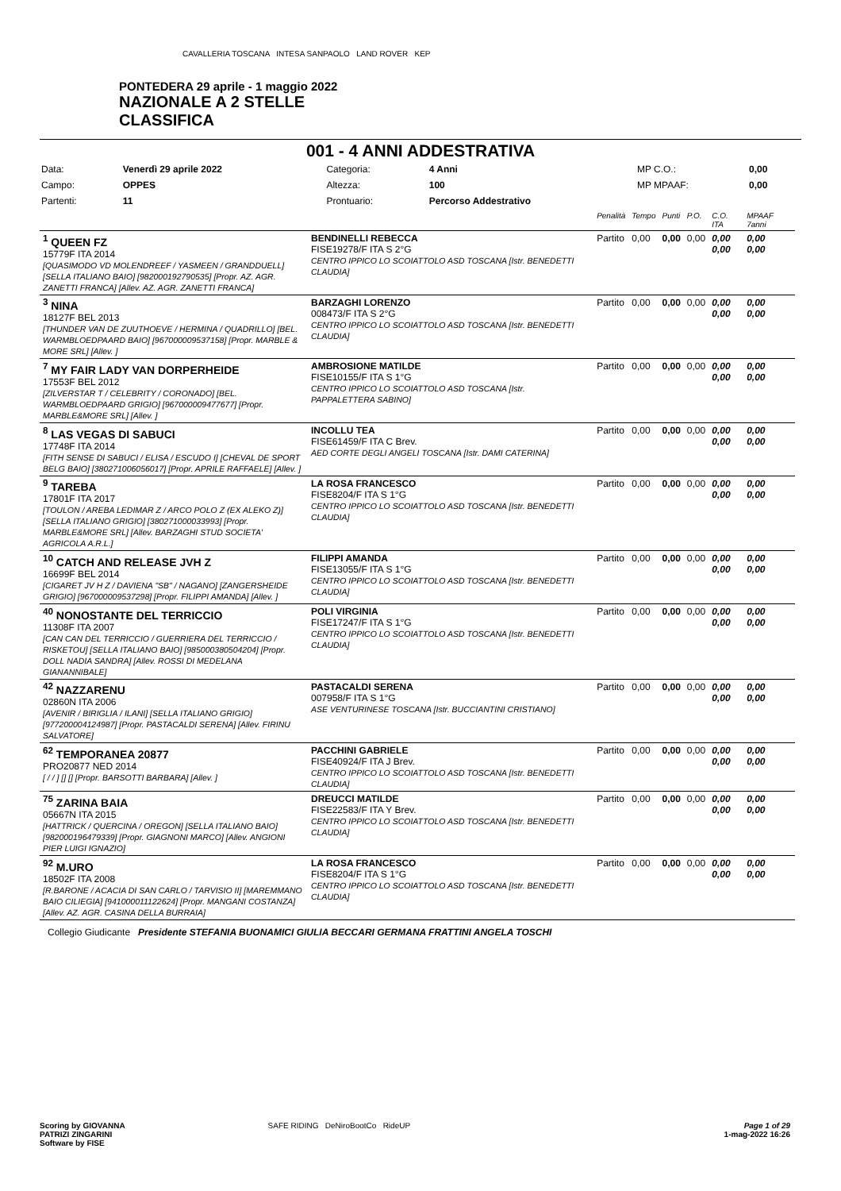PONTEDERA 29 aprile - 1 maggio 2022
NAZIONALE A 2 STELLE
CLASSIFICA
CAVALLERIA TOSCANA INTESA SANPAOLO LAND ROVER KEP
001 - 4 ANNI ADDESTRATIVA
| Data: | Venerdì 29 aprile 2022 | Categoria: | 4 Anni | MP C.O.: | 0,00 |
| Campo: | OPPES | Altezza: | 100 | MP MPAAF: | 0,00 |
| Partenti: | 11 | Prontuario: | Percorso Addestrativo | | |
| | | Penalità | Tempo | Punti | P.O. | C.O. ITA | MPAAF 7anni |
| <sup>1</sup> QUEEN FZ 15779F ITA 2014 [QUASIMODO VD MOLENDREEF / YASMEEN / GRANDDUELL] [SELLA ITALIANO BAIO] [982000192790535] [Propr. AZ. AGR. ZANETTI FRANCA] [Allev. AZ. AGR. ZANETTI FRANCA] | BENDINELLI REBECCA FISE19278/F ITA S 2°G CENTRO IPPICO LO SCOIATTOLO ASD TOSCANA [Istr. BENEDETTI CLAUDIA] | Partito | 0,00 | 0,00 | 0,00 | 0,00 0,00 | 0,00 0,00 |
| <sup>3</sup> NINA 18127F BEL 2013 [THUNDER VAN DE ZUUTHOEVE / HERMINA / QUADRILLO] [BEL. WARMBLOEDPAARD BAIO] [967000009537158] [Propr. MARBLE & MORE SRL] [Allev. ] | BARZAGHI LORENZO 008473/F ITA S 2°G CENTRO IPPICO LO SCOIATTOLO ASD TOSCANA [Istr. BENEDETTI CLAUDIA] | Partito | 0,00 | 0,00 | 0,00 | 0,00 0,00 | 0,00 0,00 |
| <sup>7</sup> MY FAIR LADY VAN DORPERHEIDE 17553F BEL 2012 [ZILVERSTAR T / CELEBRITY / CORONADO] [BEL. WARMBLOEDPAARD GRIGIO] [967000009477677] [Propr. MARBLE&MORE SRL] [Allev. ] | AMBROSIONE MATILDE FISE10155/F ITA S 1°G CENTRO IPPICO LO SCOIATTOLO ASD TOSCANA [Istr. PAPPALETTERA SABINO] | Partito | 0,00 | 0,00 | 0,00 | 0,00 0,00 | 0,00 0,00 |
| <sup>8</sup> LAS VEGAS DI SABUCI 17748F ITA 2014 [FITH SENSE DI SABUCI / ELISA / ESCUDO I] [CHEVAL DE SPORT BELG BAIO] [380271006056017] [Propr. APRILE RAFFAELE] [Allev. ] | INCOLLU TEA FISE61459/F ITA C Brev. AED CORTE DEGLI ANGELI TOSCANA [Istr. DAMI CATERINA] | Partito | 0,00 | 0,00 | 0,00 | 0,00 0,00 | 0,00 0,00 |
| <sup>9</sup> TAREBA 17801F ITA 2017 [TOULON / AREBA LEDIMAR Z / ARCO POLO Z (EX ALEKO Z)] [SELLA ITALIANO GRIGIO] [380271000033993] [Propr. MARBLE&MORE SRL] [Allev. BARZAGHI STUD SOCIETA' AGRICOLA A.R.L.] | LA ROSA FRANCESCO FISE8204/F ITA S 1°G CENTRO IPPICO LO SCOIATTOLO ASD TOSCANA [Istr. BENEDETTI CLAUDIA] | Partito | 0,00 | 0,00 | 0,00 | 0,00 0,00 | 0,00 0,00 |
| <sup>10</sup> CATCH AND RELEASE JVH Z 16699F BEL 2014 [CIGARET JV H Z / DAVIENA "SB" / NAGANO] [ZANGERSHEIDE GRIGIO] [967000009537298] [Propr. FILIPPI AMANDA] [Allev. ] | FILIPPI AMANDA FISE13055/F ITA S 1°G CENTRO IPPICO LO SCOIATTOLO ASD TOSCANA [Istr. BENEDETTI CLAUDIA] | Partito | 0,00 | 0,00 | 0,00 | 0,00 0,00 | 0,00 0,00 |
| <sup>40</sup> NONOSTANTE DEL TERRICCIO 11308F ITA 2007 [CAN CAN DEL TERRICCIO / GUERRIERA DEL TERRICCIO / RISKETOU] [SELLA ITALIANO BAIO] [985000380504204] [Propr. DOLL NADIA SANDRA] [Allev. ROSSI DI MEDELANA GIANANNIBALE] | POLI VIRGINIA FISE17247/F ITA S 1°G CENTRO IPPICO LO SCOIATTOLO ASD TOSCANA [Istr. BENEDETTI CLAUDIA] | Partito | 0,00 | 0,00 | 0,00 | 0,00 0,00 | 0,00 0,00 |
| <sup>42</sup> NAZZARENU 02860N ITA 2006 [AVENIR / BIRIGLIA / ILANI] [SELLA ITALIANO GRIGIO] [977200004124987] [Propr. PASTACALDI SERENA] [Allev. FIRINU SALVATORE] | PASTACALDI SERENA 007958/F ITA S 1°G ASE VENTURINESE TOSCANA [Istr. BUCCIANTINI CRISTIANO] | Partito | 0,00 | 0,00 | 0,00 | 0,00 0,00 | 0,00 0,00 |
| <sup>62</sup> TEMPORANEA 20877 PRO20877 NED 2014 [ / / ] [] [] [Propr. BARSOTTI BARBARA] [Allev. ] | PACCHINI GABRIELE FISE40924/F ITA J Brev. CENTRO IPPICO LO SCOIATTOLO ASD TOSCANA [Istr. BENEDETTI CLAUDIA] | Partito | 0,00 | 0,00 | 0,00 | 0,00 0,00 | 0,00 0,00 |
| <sup>75</sup> ZARINA BAIA 05667N ITA 2015 [HATTRICK / QUERCINA / OREGON] [SELLA ITALIANO BAIO] [982000196479339] [Propr. GIAGNONI MARCO] [Allev. ANGIONI PIER LUIGI IGNAZIO] | DREUCCI MATILDE FISE22583/F ITA Y Brev. CENTRO IPPICO LO SCOIATTOLO ASD TOSCANA [Istr. BENEDETTI CLAUDIA] | Partito | 0,00 | 0,00 | 0,00 | 0,00 0,00 | 0,00 0,00 |
| <sup>92</sup> M.URO 18502F ITA 2008 [R.BARONE / ACACIA DI SAN CARLO / TARVISIO II] [MAREMMANO BAIO CILIEGIA] [941000011122624] [Propr. MANGANI COSTANZA] [Allev. AZ. AGR. CASINA DELLA BURRAIA] | LA ROSA FRANCESCO FISE8204/F ITA S 1°G CENTRO IPPICO LO SCOIATTOLO ASD TOSCANA [Istr. BENEDETTI CLAUDIA] | Partito | 0,00 | 0,00 | 0,00 | 0,00 0,00 | 0,00 0,00 |
Collegio Giudicante Presidente STEFANIA BUONAMICI GIULIA BECCARI GERMANA FRATTINI ANGELA TOSCHI
Scoring by GIOVANNA
PATRIZI ZINGARINI
Software by FISE
SAFE RIDING DeNiroBootCo RideUP
Page 1 of 29
1-mag-2022 16:26